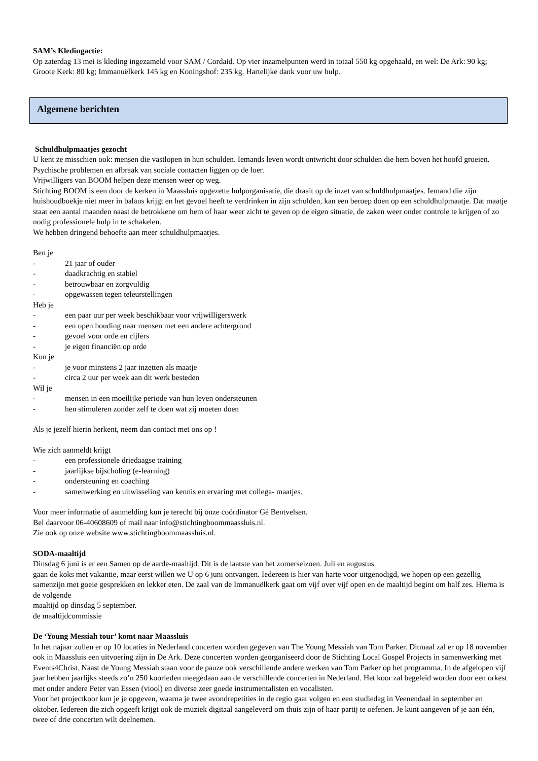SAM’s Kledingactie:
Op zaterdag 13 mei is kleding ingezameld voor SAM / Cordaid. Op vier inzamelpunten werd in totaal 550 kg opgehaald, en wel: De Ark: 90 kg; Groote Kerk: 80 kg; Immanuëlkerk 145 kg en Koningshof: 235 kg. Hartelijke dank voor uw hulp.
Algemene berichten
Schuldhulpmaatjes gezocht
U kent ze misschien ook: mensen die vastlopen in hun schulden. Iemands leven wordt ontwricht door schulden die hem boven het hoofd groeien. Psychische problemen en afbraak van sociale contacten liggen op de loer.
Vrijwilligers van BOOM helpen deze mensen weer op weg.
Stichting BOOM is een door de kerken in Maassluis opgezette hulporganisatie, die draait op de inzet van schuldhulpmaatjes. Iemand die zijn huishoudboekje niet meer in balans krijgt en het gevoel heeft te verdrinken in zijn schulden, kan een beroep doen op een schuldhulpmaatje. Dat maatje staat een aantal maanden naast de betrokkene om hem of haar weer zicht te geven op de eigen situatie, de zaken weer onder controle te krijgen of zo nodig professionele hulp in te schakelen.
We hebben dringend behoefte aan meer schuldhulpmaatjes.
Ben je
- 21 jaar of ouder
- daadkrachtig en stabiel
- betrouwbaar en zorgvuldig
- opgewassen tegen teleurstellingen
Heb je
- een paar uur per week beschikbaar voor vrijwilligerswerk
- een open houding naar mensen met een andere achtergrond
- gevoel voor orde en cijfers
- je eigen financiën op orde
Kun je
- je voor minstens 2 jaar inzetten als maatje
- circa 2 uur per week aan dit werk besteden
Wil je
- mensen in een moeilijke periode van hun leven ondersteunen
- hen stimuleren zonder zelf te doen wat zij moeten doen
Als je jezelf hierin herkent, neem dan contact met ons op !
Wie zich aanmeldt krijgt
- een professionele driedaagse training
- jaarlijkse bijscholing (e-learning)
- ondersteuning en coaching
- samenwerking en uitwisseling van kennis en ervaring met collega- maatjes.
Voor meer informatie of aanmelding kun je terecht bij onze coördinator Gé Bentvelsen.
Bel daarvoor 06-40608609 of mail naar info@stichtingboommaassluis.nl.
Zie ook op onze website www.stichtingboommaassluis.nl.
SODA-maaltijd
Dinsdag 6 juni is er een Samen op de aarde-maaltijd. Dit is de laatste van het zomerseizoen. Juli en augustus
gaan de koks met vakantie, maar eerst willen we U op 6 juni ontvangen. Iedereen is hier van harte voor uitgenodigd, we hopen op een gezellig samenzijn met goeie gesprekken en lekker eten. De zaal van de Immanuëlkerk gaat om vijf over vijf open en de maaltijd begint om half zes. Hierna is de volgende
maaltijd op dinsdag 5 september.
de maaltijdcommissie
De ‘Young Messiah tour’ komt naar Maassluis
In het najaar zullen er op 10 locaties in Nederland concerten worden gegeven van The Young Messiah van Tom Parker. Ditmaal zal er op 18 november ook in Maassluis een uitvoering zijn in De Ark. Deze concerten worden georganiseerd door de Stichting Local Gospel Projects in samenwerking met Events4Christ. Naast de Young Messiah staan voor de pauze ook verschillende andere werken van Tom Parker op het programma. In de afgelopen vijf jaar hebben jaarlijks steeds zo’n 250 koorleden meegedaan aan de verschillende concerten in Nederland. Het koor zal begeleid worden door een orkest met onder andere Peter van Essen (viool) en diverse zeer goede instrumentalisten en vocalisten.
Voor het projectkoor kun je je opgeven, waarna je twee avondrepetities in de regio gaat volgen en een studiedag in Veenendaal in september en oktober. Iedereen die zich opgeeft krijgt ook de muziek digitaal aangeleverd om thuis zijn of haar partij te oefenen. Je kunt aangeven of je aan één, twee of drie concerten wilt deelnemen.